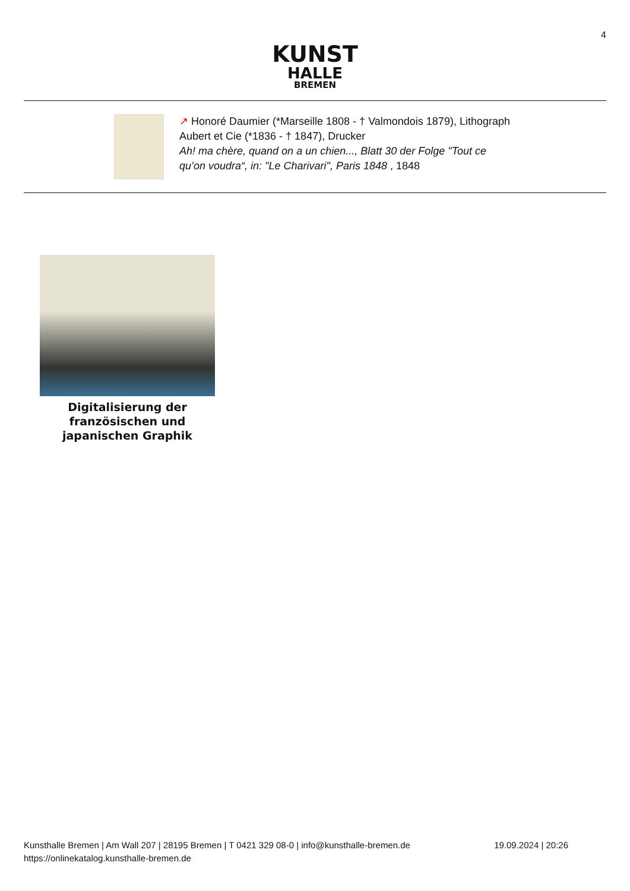4
KUNST
HALLE
BREMEN
↗ Honoré Daumier (*Marseille 1808 - † Valmondois 1879), Lithograph
Aubert et Cie (*1836 - † 1847), Drucker
Ah! ma chère, quand on a un chien..., Blatt 30 der Folge "Tout ce
qu’on voudra“, in: "Le Charivari", Paris 1848 , 1848
Digitalisierung der französischen und japanischen Graphik
Kunsthalle Bremen | Am Wall 207 | 28195 Bremen | T 0421 329 08-0 | info@kunsthalle-bremen.de
https://onlinekatalog.kunsthalle-bremen.de
19.09.2024 | 20:26